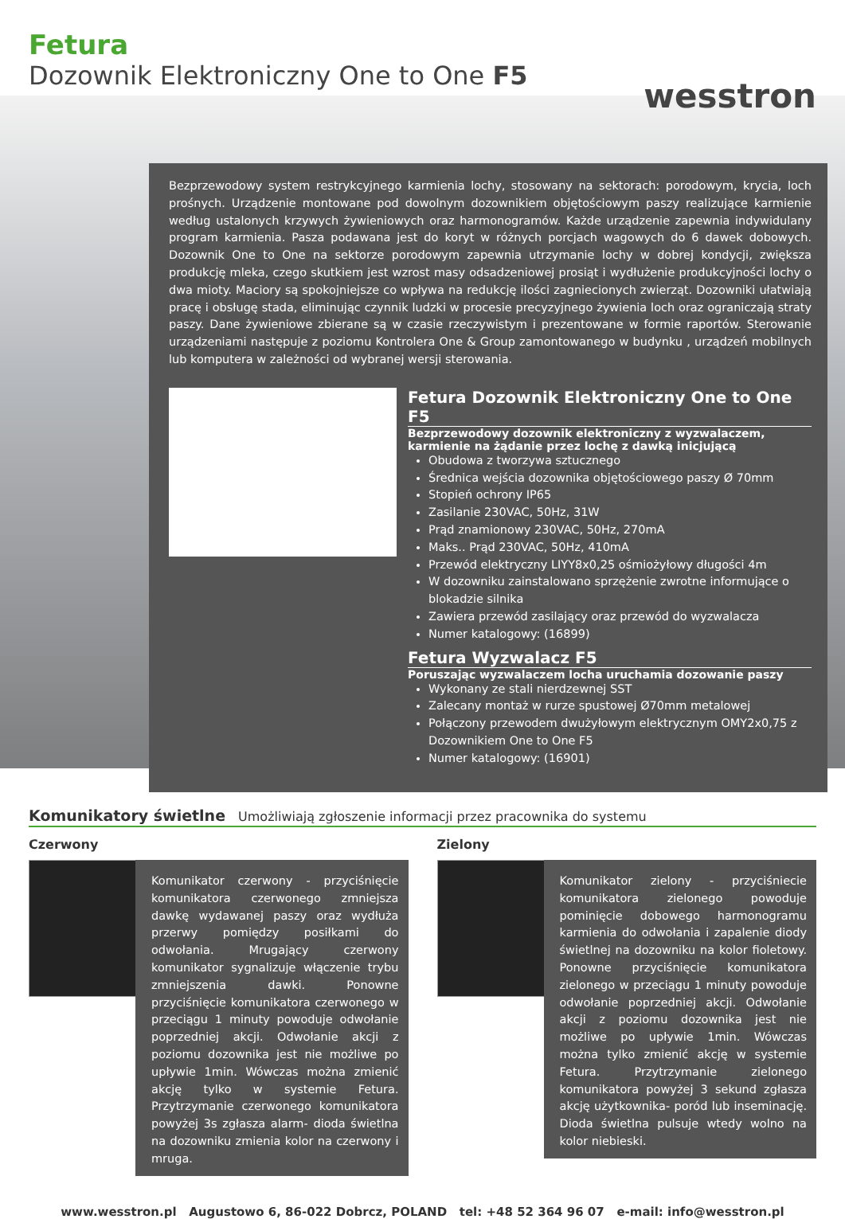Fetura
Dozownik Elektroniczny One to One F5
wesstron
Bezprzewodowy system restrykcyjnego karmienia lochy, stosowany na sektorach: porodowym, krycia, loch prośnych. Urządzenie montowane pod dowolnym dozownikiem objętościowym paszy realizujące karmienie według ustalonych krzywych żywieniowych oraz harmonogramów. Każde urządzenie zapewnia indywidulany program karmienia. Pasza podawana jest do koryt w różnych porcjach wagowych do 6 dawek dobowych. Dozownik One to One na sektorze porodowym zapewnia utrzymanie lochy w dobrej kondycji, zwiększa produkcję mleka, czego skutkiem jest wzrost masy odsadzeniowej prosiąt i wydłużenie produkcyjności lochy o dwa mioty. Maciory są spokojniejsze co wpływa na redukcję ilości zagniecionych zwierząt. Dozowniki ułatwiają pracę i obsługę stada, eliminując czynnik ludzki w procesie precyzyjnego żywienia loch oraz ograniczają straty paszy. Dane żywieniowe zbierane są w czasie rzeczywistym i prezentowane w formie raportów. Sterowanie urządzeniami następuje z poziomu Kontrolera One & Group zamontowanego w budynku , urządzeń mobilnych lub komputera w zależności od wybranej wersji sterowania.
Fetura Dozownik Elektroniczny One to One F5
Bezprzewodowy dozownik elektroniczny z wyzwalaczem, karmienie na żądanie przez lochę z dawką inicjującą
Obudowa z tworzywa sztucznego
Średnica wejścia dozownika objętościowego paszy Ø 70mm
Stopień ochrony IP65
Zasilanie 230VAC, 50Hz, 31W
Prąd znamionowy 230VAC, 50Hz, 270mA
Maks.. Prąd 230VAC, 50Hz, 410mA
Przewód elektryczny LIYY8x0,25 ośmiożyłowy długości 4m
W dozowniku zainstalowano sprzężenie zwrotne informujące o blokadzie silnika
Zawiera przewód zasilający oraz przewód do wyzwalacza
Numer katalogowy: (16899)
Fetura Wyzwalacz F5
Poruszając wyzwalaczem locha uruchamia dozowanie paszy
Wykonany ze stali nierdzewnej SST
Zalecany montaż w rurze spustowej Ø70mm metalowej
Połączony przewodem dwużyłowym elektrycznym OMY2x0,75 z Dozownikiem One to One F5
Numer katalogowy: (16901)
Komunikatory świetlne Umożliwiają zgłoszenie informacji przez pracownika do systemu
Czerwony
Komunikator czerwony - przyciśnięcie komunikatora czerwonego zmniejsza dawkę wydawanej paszy oraz wydłuża przerwy pomiędzy posiłkami do odwołania. Mrugający czerwony komunikator sygnalizuje włączenie trybu zmniejszenia dawki. Ponowne przyciśnięcie komunikatora czerwonego w przeciągu 1 minuty powoduje odwołanie poprzedniej akcji. Odwołanie akcji z poziomu dozownika jest nie możliwe po upływie 1min. Wówczas można zmienić akcję tylko w systemie Fetura. Przytrzymanie czerwonego komunikatora powyżej 3s zgłasza alarm- dioda świetlna na dozowniku zmienia kolor na czerwony i mruga.
Zielony
Komunikator zielony - przyciśniecie komunikatora zielonego powoduje pominięcie dobowego harmonogramu karmienia do odwołania i zapalenie diody świetlnej na dozowniku na kolor fioletowy. Ponowne przyciśnięcie komunikatora zielonego w przeciągu 1 minuty powoduje odwołanie poprzedniej akcji. Odwołanie akcji z poziomu dozownika jest nie możliwe po upływie 1min. Wówczas można tylko zmienić akcję w systemie Fetura. Przytrzymanie zielonego komunikatora powyżej 3 sekund zgłasza akcję użytkownika- poród lub inseminację. Dioda świetlna pulsuje wtedy wolno na kolor niebieski.
www.wesstron.pl Augustowo 6, 86-022 Dobrcz, POLAND tel: +48 52 364 96 07 e-mail: info@wesstron.pl